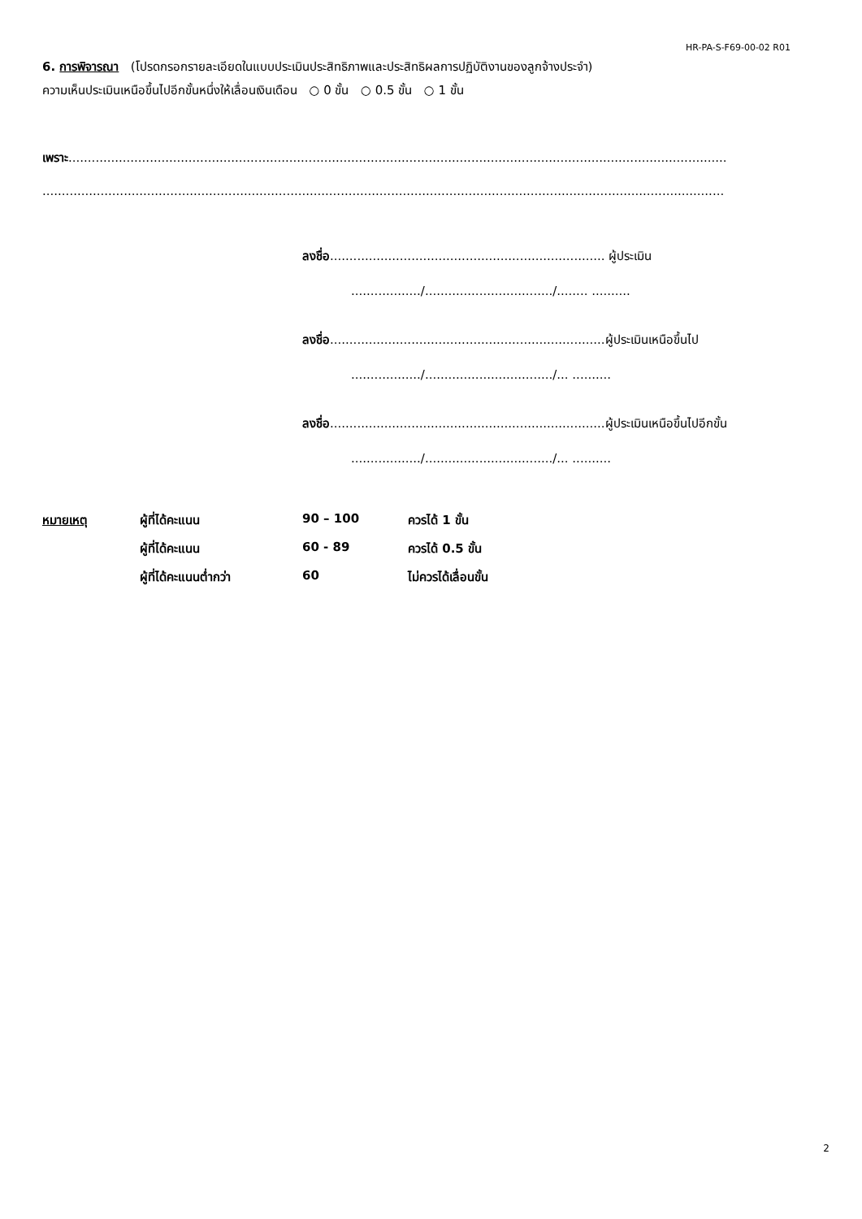HR-PA-S-F69-00-02 R01
6. การพิจารณา (โปรดกรอกรายละเอียดในแบบประเมินประสิทธิภาพและประสิทธิผลการปฏิบัติงานของลูกจ้างประจำ)
ความเห็นประเมินเหนือขึ้นไปอีกขั้นหนึ่งให้เลื่อนเงินเดือน ○ 0 ขั้น ○ 0.5 ขั้น ○ 1 ขั้น
เพราะ..........................................................................................................................................................................
................................................................................................................................................................................
ลงชื่อ....................................................................... ผู้ประเมิน
................../................................./........ ..........
ลงชื่อ.......................................................................ผู้ประเมินเหนือขึ้นไป
................../................................./... ..........
ลงชื่อ.......................................................................ผู้ประเมินเหนือขึ้นไปอีกขั้น
................../................................./... ..........
| หมายเหตุ | ผู้ที่ได้คะแนน | 90 – 100 | ควรได้ 1 ขั้น |
| | ผู้ที่ได้คะแนน | 60 - 89 | ควรได้ 0.5 ขั้น |
| | ผู้ที่ได้คะแนนต่ำกว่า | 60 | ไม่ควรได้เลื่อนขั้น |
2